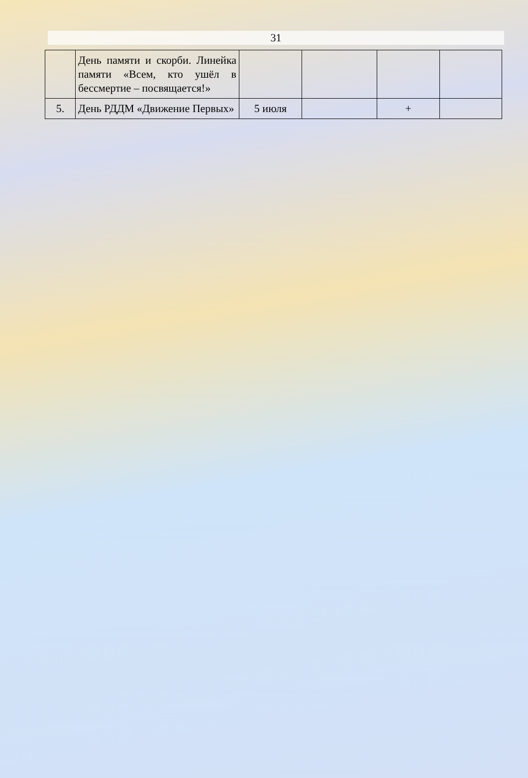31
| | День памяти и скорби. Линейка памяти «Всем, кто ушёл в бессмертие – посвящается!» | | | | |
| 5. | День РДДМ «Движение Первых» | 5 июля | | + | |